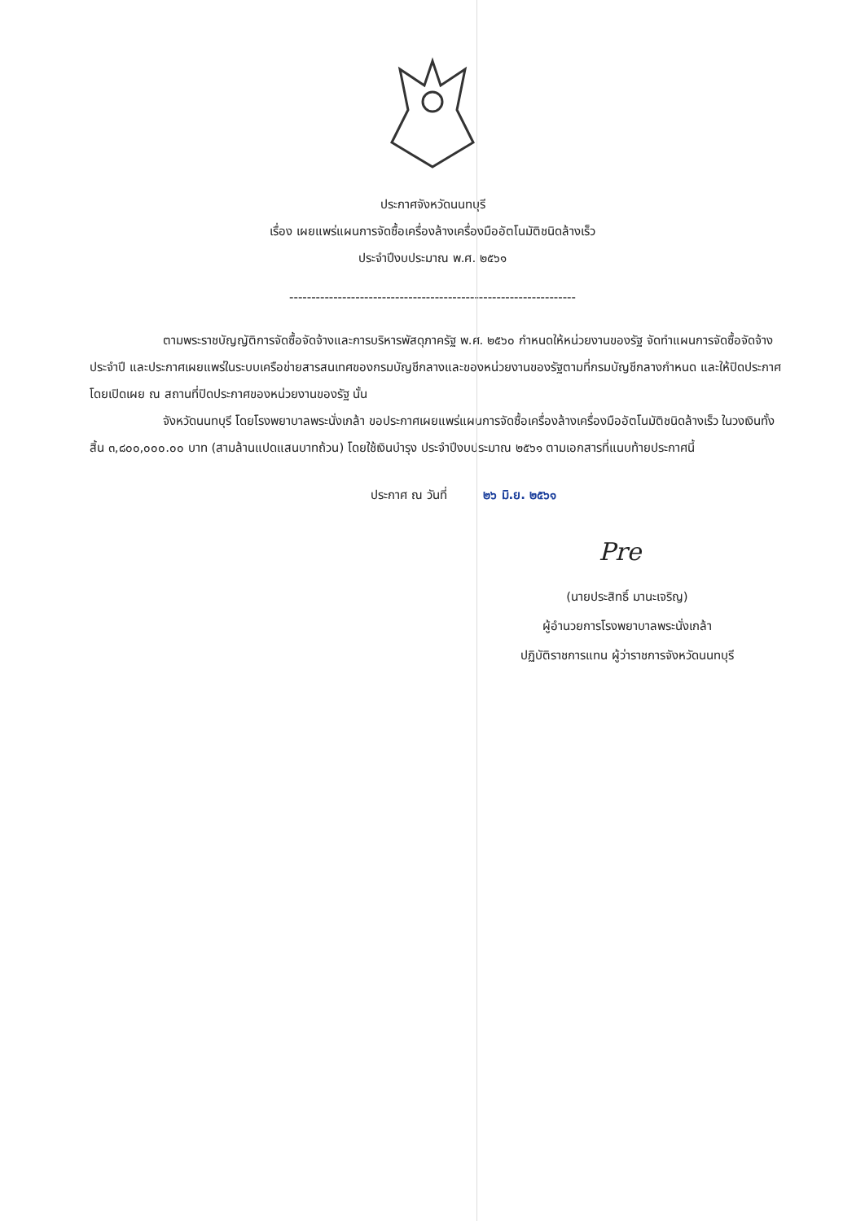ประกาศจังหวัดนนทบุรี
เรื่อง เผยแพร่แผนการจัดซื้อเครื่องล้างเครื่องมืออัตโนมัติชนิดล้างเร็ว
ประจำปีงบประมาณ พ.ศ. ๒๕๖๑
-----------------------------------------------------------------
ตามพระราชบัญญัติการจัดซื้อจัดจ้างและการบริหารพัสดุภาครัฐ พ.ศ. ๒๕๖๐ กำหนดให้หน่วยงานของรัฐ จัดทำแผนการจัดซื้อจัดจ้างประจำปี และประกาศเผยแพร่ในระบบเครือข่ายสารสนเทศของกรมบัญชีกลางและของหน่วยงานของรัฐตามที่กรมบัญชีกลางกำหนด และให้ปิดประกาศโดยเปิดเผย ณ สถานที่ปิดประกาศของหน่วยงานของรัฐ นั้น
จังหวัดนนทบุรี โดยโรงพยาบาลพระนั่งเกล้า ขอประกาศเผยแพร่แผนการจัดซื้อเครื่องล้างเครื่องมืออัตโนมัติชนิดล้างเร็ว ในวงเงินทั้งสิ้น ๓,๘๐๐,๐๐๐.๐๐ บาท (สามล้านแปดแสนบาทถ้วน) โดยใช้เงินบำรุง ประจำปีงบประมาณ ๒๕๖๑ ตามเอกสารที่แนบท้ายประกาศนี้
ประกาศ ณ วันที่ ๒๖ มิ.ย. ๒๕๖๑
Pre
(นายประสิทธิ์ มานะเจริญ)
ผู้อำนวยการโรงพยาบาลพระนั่งเกล้า
ปฏิบัติราชการแทน ผู้ว่าราชการจังหวัดนนทบุรี